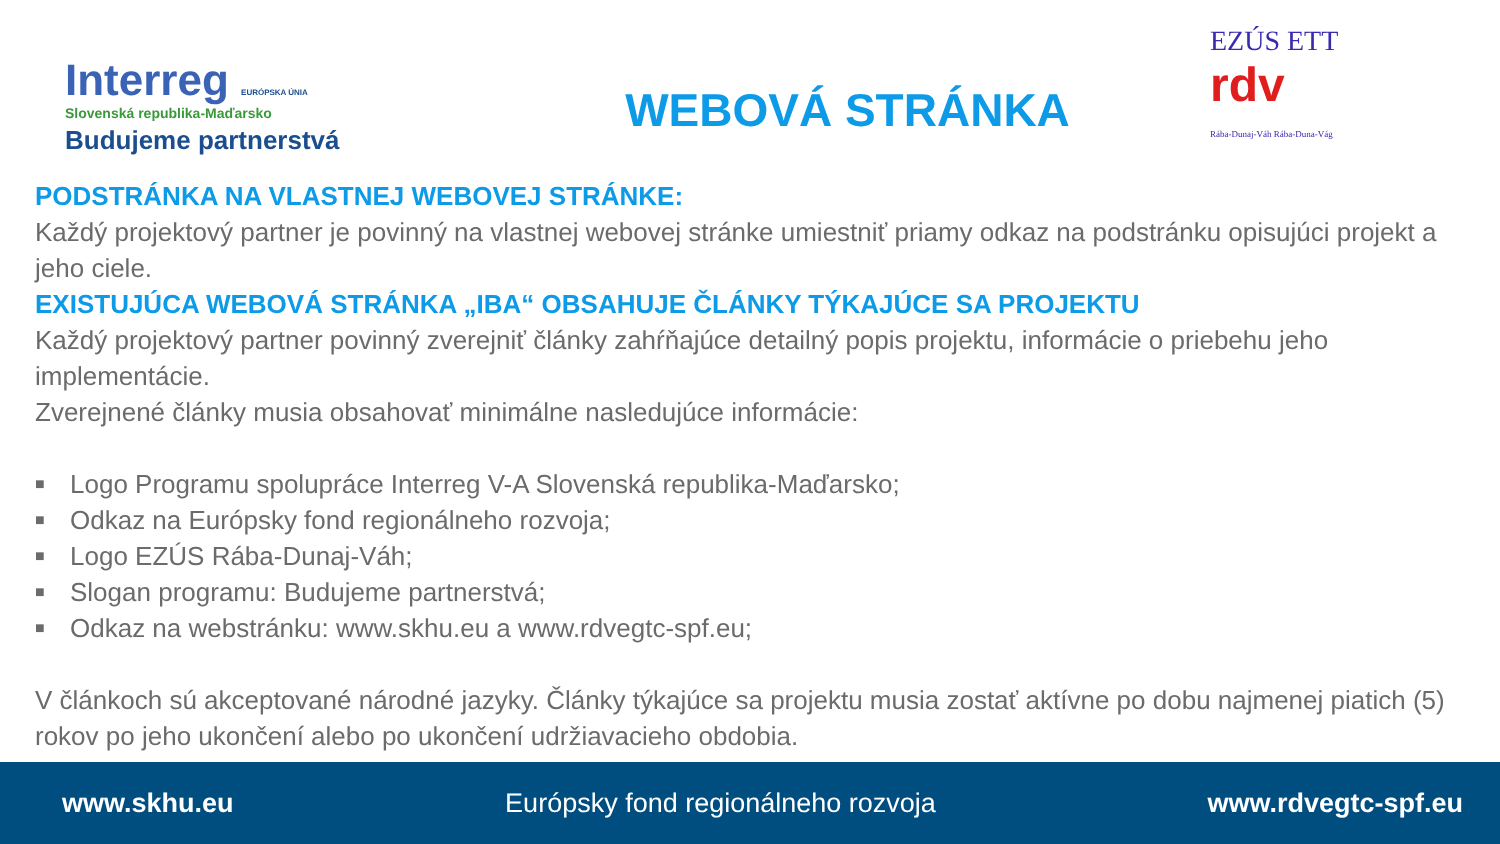Interreg EURÓPSKA ÚNIA
Slovenská republika-Maďarsko
Budujeme partnerstvá
WEBOVÁ STRÁNKA
EZÚS ETT
rdv
Rába-Dunaj-Váh Rába-Duna-Vág
PODSTRÁNKA NA VLASTNEJ WEBOVEJ STRÁNKE:
Každý projektový partner je povinný na vlastnej webovej stránke umiestniť priamy odkaz na podstránku opisujúci projekt a jeho ciele.
EXISTUJÚCA WEBOVÁ STRÁNKA „IBA“ OBSAHUJE ČLÁNKY TÝKAJÚCE SA PROJEKTU
Každý projektový partner povinný zverejniť články zahŕňajúce detailný popis projektu, informácie o priebehu jeho implementácie.
Zverejnené články musia obsahovať minimálne nasledujúce informácie:
■ Logo Programu spolupráce Interreg V-A Slovenská republika-Maďarsko;
■ Odkaz na Európsky fond regionálneho rozvoja;
■ Logo EZÚS Rába-Dunaj-Váh;
■ Slogan programu: Budujeme partnerstvá;
■ Odkaz na webstránku: www.skhu.eu a www.rdvegtc-spf.eu;
V článkoch sú akceptované národné jazyky. Články týkajúce sa projektu musia zostať aktívne po dobu najmenej piatich (5) rokov po jeho ukončení alebo po ukončení udržiavacieho obdobia.
www.skhu.eu Európsky fond regionálneho rozvoja www.rdvegtc-spf.eu